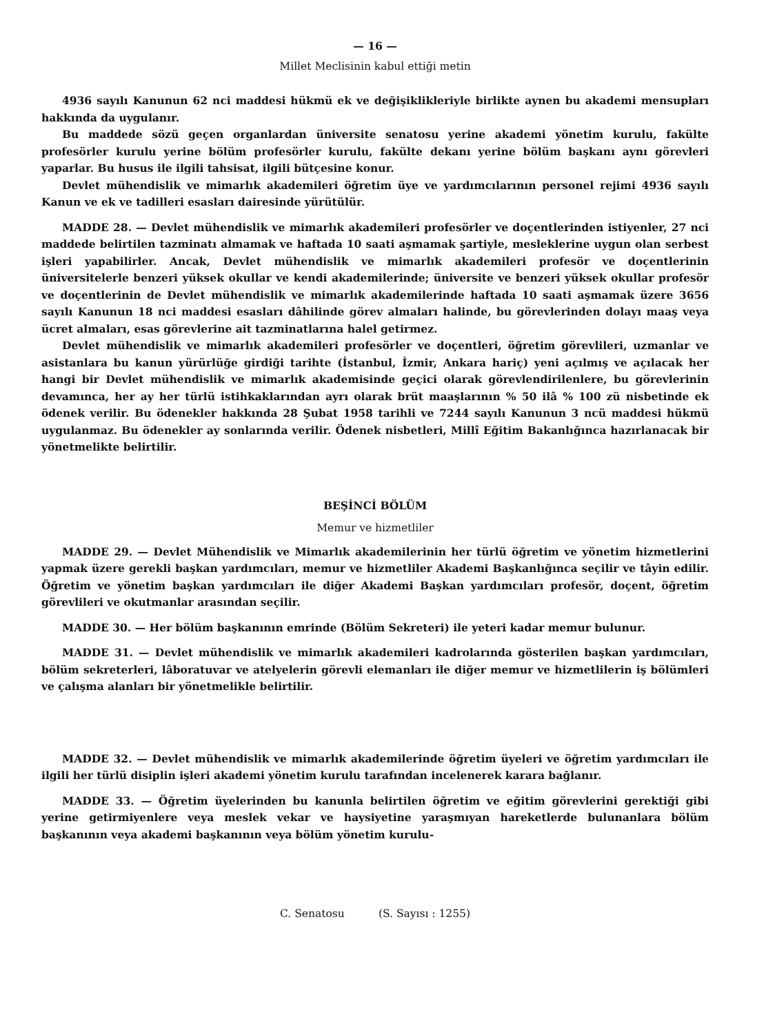— 16 —
Millet Meclisinin kabul ettiği metin
4936 sayılı Kanunun 62 nci maddesi hükmü ek ve değişiklikleriyle birlikte aynen bu akademi mensupları hakkında da uygulanır.
Bu maddede sözü geçen organlardan üniversite senatosu yerine akademi yönetim kurulu, fakülte profesörler kurulu yerine bölüm profesörler kurulu, fakülte dekanı yerine bölüm başkanı aynı görevleri yaparlar. Bu husus ile ilgili tahsisat, ilgili bütçesine konur.
Devlet mühendislik ve mimarlık akademileri öğretim üye ve yardımcılarının personel rejimi 4936 sayılı Kanun ve ek ve tadilleri esasları dairesinde yürütülür.
MADDE 28. — Devlet mühendislik ve mimarlık akademileri profesörler ve doçentlerinden istiyenler, 27 nci maddede belirtilen tazminatı almamak ve haftada 10 saati aşmamak şartiyle, mesleklerine uygun olan serbest işleri yapabilirler. Ancak, Devlet mühendislik ve mimarlık akademileri profesör ve doçentlerinin üniversitelerle benzeri yüksek okullar ve kendi akademilerinde; üniversite ve benzeri yüksek okullar profesör ve doçentlerinin de Devlet mühendislik ve mimarlık akademilerinde haftada 10 saati aşmamak üzere 3656 sayılı Kanunun 18 nci maddesi esasları dâhilinde görev almaları halinde, bu görevlerinden dolayı maaş veya ücret almaları, esas görevlerine ait tazminatlarına halel getirmez.
Devlet mühendislik ve mimarlık akademileri profesörler ve doçentleri, öğretim görevlileri, uzmanlar ve asistanlara bu kanun yürürlüğe girdiği tarihte (İstanbul, İzmir, Ankara hariç) yeni açılmış ve açılacak her hangi bir Devlet mühendislik ve mimarlık akademisinde geçici olarak görevlendirilenlere, bu görevlerinin devamınca, her ay her türlü istihkaklarından ayrı olarak brüt maaşlarının % 50 ilâ % 100 zü nisbetinde ek ödenek verilir. Bu ödenekler hakkında 28 Şubat 1958 tarihli ve 7244 sayılı Kanunun 3 ncü maddesi hükmü uygulanmaz. Bu ödenekler ay sonlarında verilir. Ödenek nisbetleri, Millî Eğitim Bakanlığınca hazırlanacak bir yönetmelikte belirtilir.
BEŞİNCİ BÖLÜM
Memur ve hizmetliler
MADDE 29. — Devlet Mühendislik ve Mimarlık akademilerinin her türlü öğretim ve yönetim hizmetlerini yapmak üzere gerekli başkan yardımcıları, memur ve hizmetliler Akademi Başkanlığınca seçilir ve tâyin edilir. Öğretim ve yönetim başkan yardımcıları ile diğer Akademi Başkan yardımcıları profesör, doçent, öğretim görevlileri ve okutmanlar arasından seçilir.
MADDE 30. — Her bölüm başkanının emrinde (Bölüm Sekreteri) ile yeteri kadar memur bulunur.
MADDE 31. — Devlet mühendislik ve mimarlık akademileri kadrolarında gösterilen başkan yardımcıları, bölüm sekreterleri, lâboratuvar ve atelyelerin görevli elemanları ile diğer memur ve hizmetlilerin iş bölümleri ve çalışma alanları bir yönetmelikle belirtilir.
MADDE 32. — Devlet mühendislik ve mimarlık akademilerinde öğretim üyeleri ve öğretim yardımcıları ile ilgili her türlü disiplin işleri akademi yönetim kurulu tarafından incelenerek karara bağlanır.
MADDE 33. — Öğretim üyelerinden bu kanunla belirtilen öğretim ve eğitim görevlerini gerektiği gibi yerine getirmiyenlere veya meslek vekar ve haysiyetine yaraşmıyan hareketlerde bulunanlara bölüm başkanının veya akademi başkanının veya bölüm yönetim kurulu-
C. Senatosu (S. Sayısı : 1255)